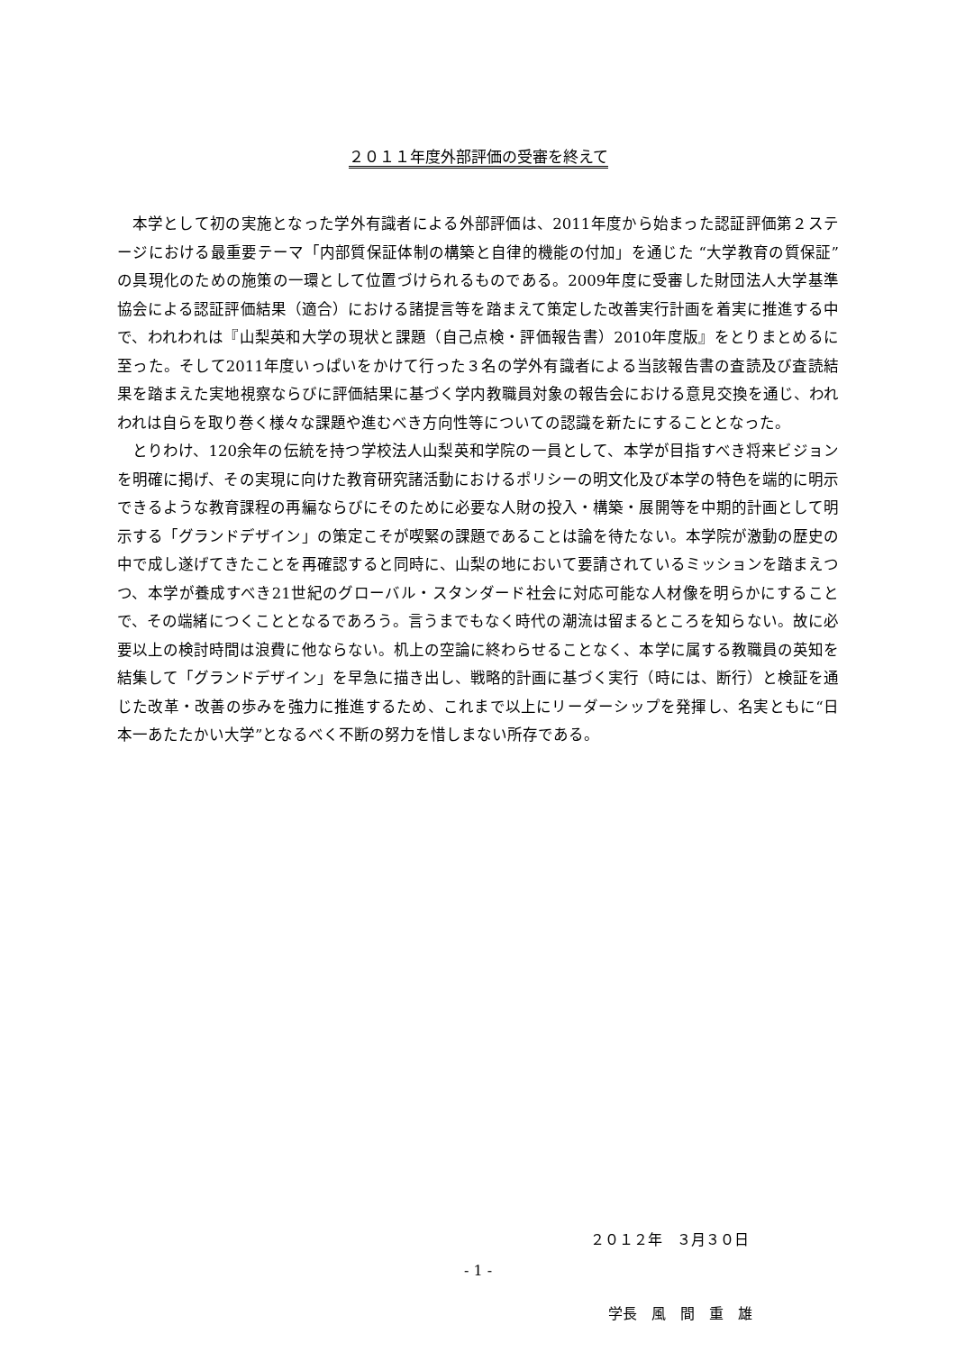２０１１年度外部評価の受審を終えて
本学として初の実施となった学外有識者による外部評価は、2011年度から始まった認証評価第２ステージにおける最重要テーマ「内部質保証体制の構築と自律的機能の付加」を通じた “大学教育の質保証”の具現化のための施策の一環として位置づけられるものである。2009年度に受審した財団法人大学基準協会による認証評価結果（適合）における諸提言等を踏まえて策定した改善実行計画を着実に推進する中で、われわれは『山梨英和大学の現状と課題（自己点検・評価報告書）2010年度版』をとりまとめるに至った。そして2011年度いっぱいをかけて行った３名の学外有識者による当該報告書の査読及び査読結果を踏まえた実地視察ならびに評価結果に基づく学内教職員対象の報告会における意見交換を通じ、われわれは自らを取り巻く様々な課題や進むべき方向性等についての認識を新たにすることとなった。
とりわけ、120余年の伝統を持つ学校法人山梨英和学院の一員として、本学が目指すべき将来ビジョンを明確に掲げ、その実現に向けた教育研究諸活動におけるポリシーの明文化及び本学の特色を端的に明示できるような教育課程の再編ならびにそのために必要な人財の投入・構築・展開等を中期的計画として明示する「グランドデザイン」の策定こそが喫緊の課題であることは論を待たない。本学院が激動の歴史の中で成し遂げてきたことを再確認すると同時に、山梨の地において要請されているミッションを踏まえつつ、本学が養成すべき21世紀のグローバル・スタンダード社会に対応可能な人材像を明らかにすることで、その端緒につくこととなるであろう。言うまでもなく時代の潮流は留まるところを知らない。故に必要以上の検討時間は浪費に他ならない。机上の空論に終わらせることなく、本学に属する教職員の英知を結集して「グランドデザイン」を早急に描き出し、戦略的計画に基づく実行（時には、断行）と検証を通じた改革・改善の歩みを強力に推進するため、これまで以上にリーダーシップを発揮し、名実ともに“日本一あたたかい大学”となるべく不断の努力を惜しまない所存である。
２０１２年　３月３０日
学長　風　間　重　雄
- 1 -